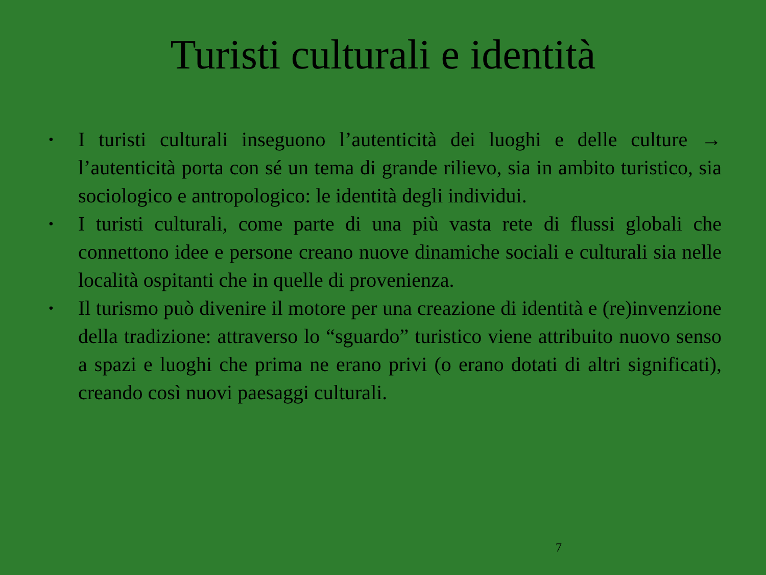Turisti culturali e identità
• I turisti culturali inseguono l’autenticità dei luoghi e delle culture → l’autenticità porta con sé un tema di grande rilievo, sia in ambito turistico, sia sociologico e antropologico: le identità degli individui.
• I turisti culturali, come parte di una più vasta rete di flussi globali che connettono idee e persone creano nuove dinamiche sociali e culturali sia nelle località ospitanti che in quelle di provenienza.
• Il turismo può divenire il motore per una creazione di identità e (re)invenzione della tradizione: attraverso lo “sguardo” turistico viene attribuito nuovo senso a spazi e luoghi che prima ne erano privi (o erano dotati di altri significati), creando così nuovi paesaggi culturali.
7